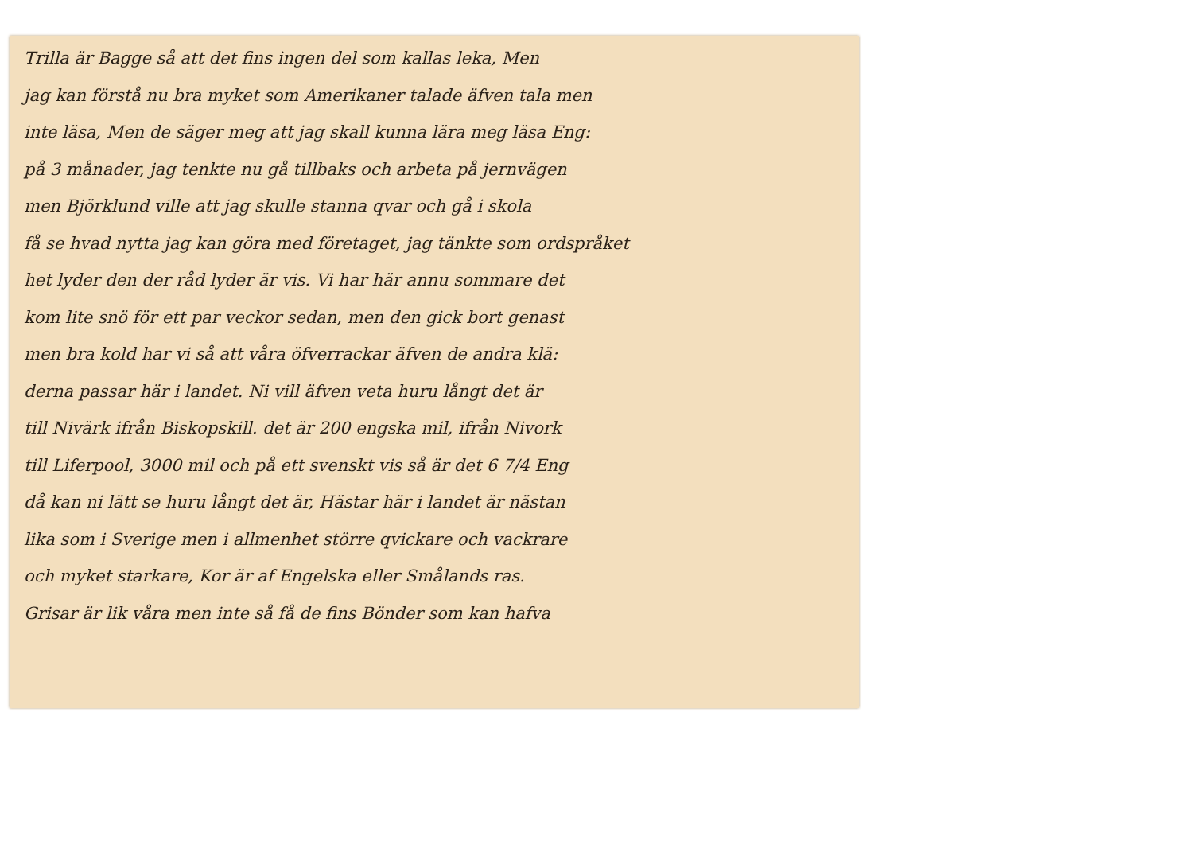Trilla är Bagge så att det fins ingen del som kallas leka, Men
jag kan förstå nu bra myket som Amerikaner talade äfven tala men
inte läsa, Men de säger meg att jag skall kunna lära meg läsa Eng:
på 3 månader, jag tenkte nu gå tillbaks och arbeta på jernvägen
men Björklund ville att jag skulle stanna qvar och gå i skola
få se hvad nytta jag kan göra med företaget, jag tänkte som ordspråket
het lyder den der råd lyder är vis. Vi har här annu sommare det
kom lite snö för ett par veckor sedan, men den gick bort genast
men bra kold har vi så att våra öfverrackar äfven de andra klä:
derna passar här i landet. Ni vill äfven veta huru långt det är
till Nivärk ifrån Biskopskill. det är 200 engska mil, ifrån Nivork
till Liferpool, 3000 mil och på ett svenskt vis så är det 6 7/4 Eng
då kan ni lätt se huru långt det är, Hästar här i landet är nästan
lika som i Sverige men i allmenhet större qvickare och vackrare
och myket starkare, Kor är af Engelska eller Smålands ras.
Grisar är lik våra men inte så få de fins Bönder som kan hafva